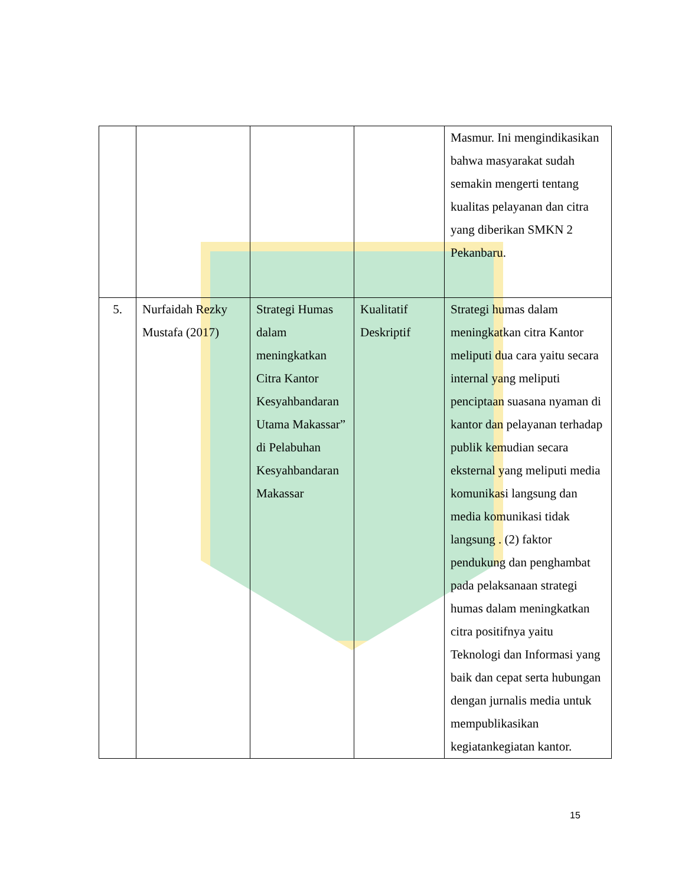| | | | | Masmur. Ini mengindikasikan bahwa masyarakat sudah semakin mengerti tentang kualitas pelayanan dan citra yang diberikan SMKN 2 Pekanbaru. |
| 5. | Nurfaidah Rezky Mustafa (2017) | Strategi Humas dalam meningkatkan Citra Kantor Kesyahbandaran Utama Makassar” di Pelabuhan Kesyahbandaran Makassar | Kualitatif Deskriptif | Strategi humas dalam meningkatkan citra Kantor meliputi dua cara yaitu secara internal yang meliputi penciptaan suasana nyaman di kantor dan pelayanan terhadap publik kemudian secara eksternal yang meliputi media komunikasi langsung dan media komunikasi tidak langsung . (2) faktor pendukung dan penghambat pada pelaksanaan strategi humas dalam meningkatkan citra positifnya yaitu Teknologi dan Informasi yang baik dan cepat serta hubungan dengan jurnalis media untuk mempublikasikan kegiatankegiatan kantor. |
15